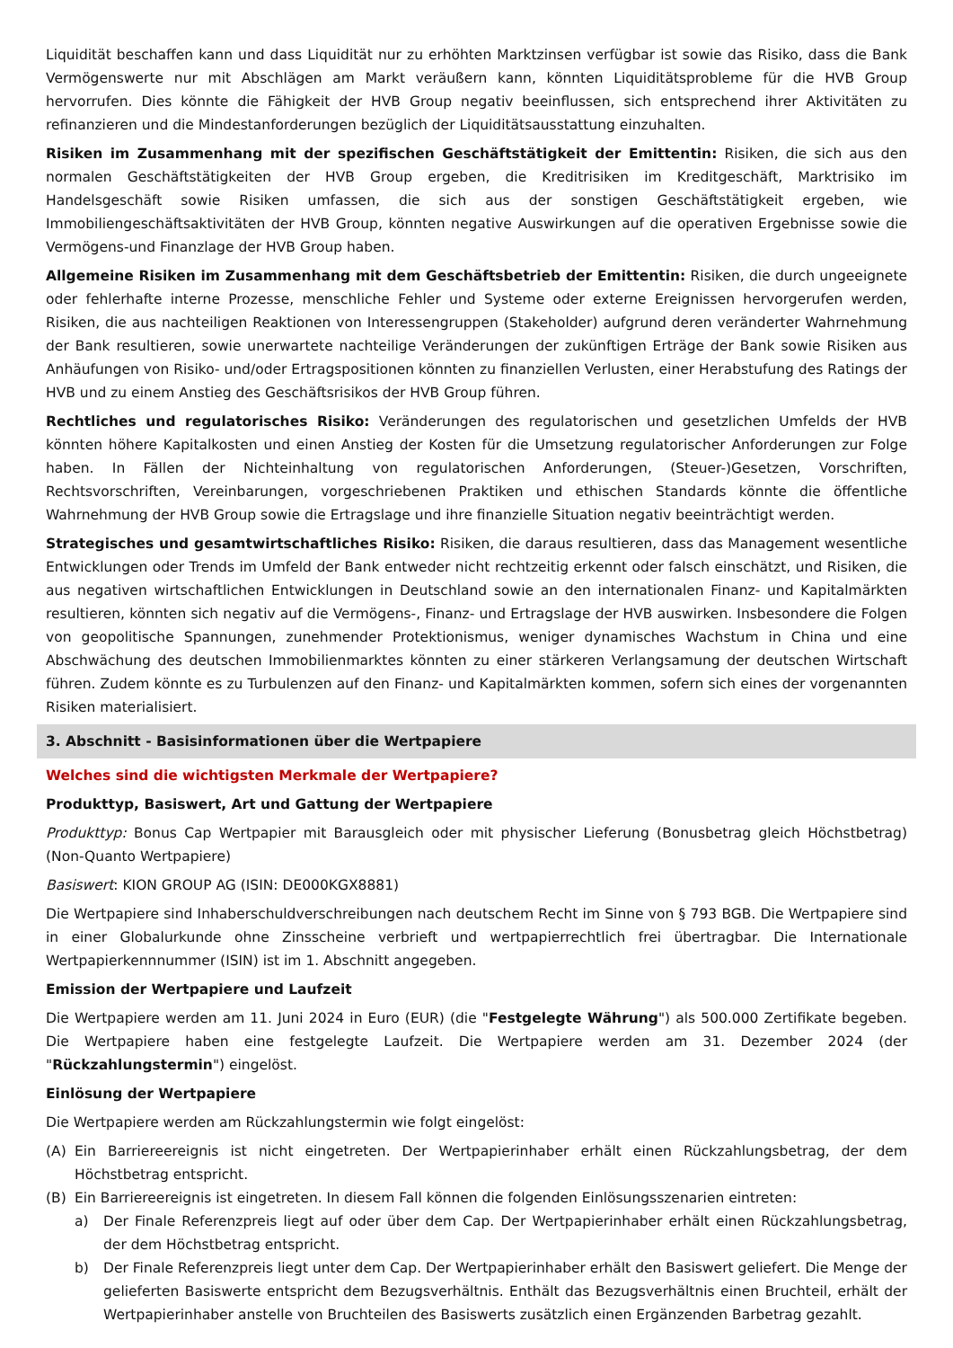Liquidität beschaffen kann und dass Liquidität nur zu erhöhten Marktzinsen verfügbar ist sowie das Risiko, dass die Bank Vermögenswerte nur mit Abschlägen am Markt veräußern kann, könnten Liquiditätsprobleme für die HVB Group hervorrufen. Dies könnte die Fähigkeit der HVB Group negativ beeinflussen, sich entsprechend ihrer Aktivitäten zu refinanzieren und die Mindestanforderungen bezüglich der Liquiditätsausstattung einzuhalten.
Risiken im Zusammenhang mit der spezifischen Geschäftstätigkeit der Emittentin: Risiken, die sich aus den normalen Geschäftstätigkeiten der HVB Group ergeben, die Kreditrisiken im Kreditgeschäft, Marktrisiko im Handelsgeschäft sowie Risiken umfassen, die sich aus der sonstigen Geschäftstätigkeit ergeben, wie Immobiliengeschäftsaktivitäten der HVB Group, könnten negative Auswirkungen auf die operativen Ergebnisse sowie die Vermögens-und Finanzlage der HVB Group haben.
Allgemeine Risiken im Zusammenhang mit dem Geschäftsbetrieb der Emittentin: Risiken, die durch ungeeignete oder fehlerhafte interne Prozesse, menschliche Fehler und Systeme oder externe Ereignissen hervorgerufen werden, Risiken, die aus nachteiligen Reaktionen von Interessengruppen (Stakeholder) aufgrund deren veränderter Wahrnehmung der Bank resultieren, sowie unerwartete nachteilige Veränderungen der zukünftigen Erträge der Bank sowie Risiken aus Anhäufungen von Risiko- und/oder Ertragspositionen könnten zu finanziellen Verlusten, einer Herabstufung des Ratings der HVB und zu einem Anstieg des Geschäftsrisikos der HVB Group führen.
Rechtliches und regulatorisches Risiko: Veränderungen des regulatorischen und gesetzlichen Umfelds der HVB könnten höhere Kapitalkosten und einen Anstieg der Kosten für die Umsetzung regulatorischer Anforderungen zur Folge haben. In Fällen der Nichteinhaltung von regulatorischen Anforderungen, (Steuer-)Gesetzen, Vorschriften, Rechtsvorschriften, Vereinbarungen, vorgeschriebenen Praktiken und ethischen Standards könnte die öffentliche Wahrnehmung der HVB Group sowie die Ertragslage und ihre finanzielle Situation negativ beeinträchtigt werden.
Strategisches und gesamtwirtschaftliches Risiko: Risiken, die daraus resultieren, dass das Management wesentliche Entwicklungen oder Trends im Umfeld der Bank entweder nicht rechtzeitig erkennt oder falsch einschätzt, und Risiken, die aus negativen wirtschaftlichen Entwicklungen in Deutschland sowie an den internationalen Finanz- und Kapitalmärkten resultieren, könnten sich negativ auf die Vermögens-, Finanz- und Ertragslage der HVB auswirken. Insbesondere die Folgen von geopolitische Spannungen, zunehmender Protektionismus, weniger dynamisches Wachstum in China und eine Abschwächung des deutschen Immobilienmarktes könnten zu einer stärkeren Verlangsamung der deutschen Wirtschaft führen. Zudem könnte es zu Turbulenzen auf den Finanz- und Kapitalmärkten kommen, sofern sich eines der vorgenannten Risiken materialisiert.
3. Abschnitt - Basisinformationen über die Wertpapiere
Welches sind die wichtigsten Merkmale der Wertpapiere?
Produkttyp, Basiswert, Art und Gattung der Wertpapiere
Produkttyp: Bonus Cap Wertpapier mit Barausgleich oder mit physischer Lieferung (Bonusbetrag gleich Höchstbetrag) (Non-Quanto Wertpapiere)
Basiswert: KION GROUP AG (ISIN: DE000KGX8881)
Die Wertpapiere sind Inhaberschuldverschreibungen nach deutschem Recht im Sinne von § 793 BGB. Die Wertpapiere sind in einer Globalurkunde ohne Zinsscheine verbrieft und wertpapierrechtlich frei übertragbar. Die Internationale Wertpapierkennnummer (ISIN) ist im 1. Abschnitt angegeben.
Emission der Wertpapiere und Laufzeit
Die Wertpapiere werden am 11. Juni 2024 in Euro (EUR) (die "Festgelegte Währung") als 500.000 Zertifikate begeben. Die Wertpapiere haben eine festgelegte Laufzeit. Die Wertpapiere werden am 31. Dezember 2024 (der "Rückzahlungstermin") eingelöst.
Einlösung der Wertpapiere
Die Wertpapiere werden am Rückzahlungstermin wie folgt eingelöst:
(A) Ein Barriereereignis ist nicht eingetreten. Der Wertpapierinhaber erhält einen Rückzahlungsbetrag, der dem Höchstbetrag entspricht.
(B) Ein Barriereereignis ist eingetreten. In diesem Fall können die folgenden Einlösungsszenarien eintreten:
a) Der Finale Referenzpreis liegt auf oder über dem Cap. Der Wertpapierinhaber erhält einen Rückzahlungsbetrag, der dem Höchstbetrag entspricht.
b) Der Finale Referenzpreis liegt unter dem Cap. Der Wertpapierinhaber erhält den Basiswert geliefert. Die Menge der gelieferten Basiswerte entspricht dem Bezugsverhältnis. Enthält das Bezugsverhältnis einen Bruchteil, erhält der Wertpapierinhaber anstelle von Bruchteilen des Basiswerts zusätzlich einen Ergänzenden Barbetrag gezahlt.